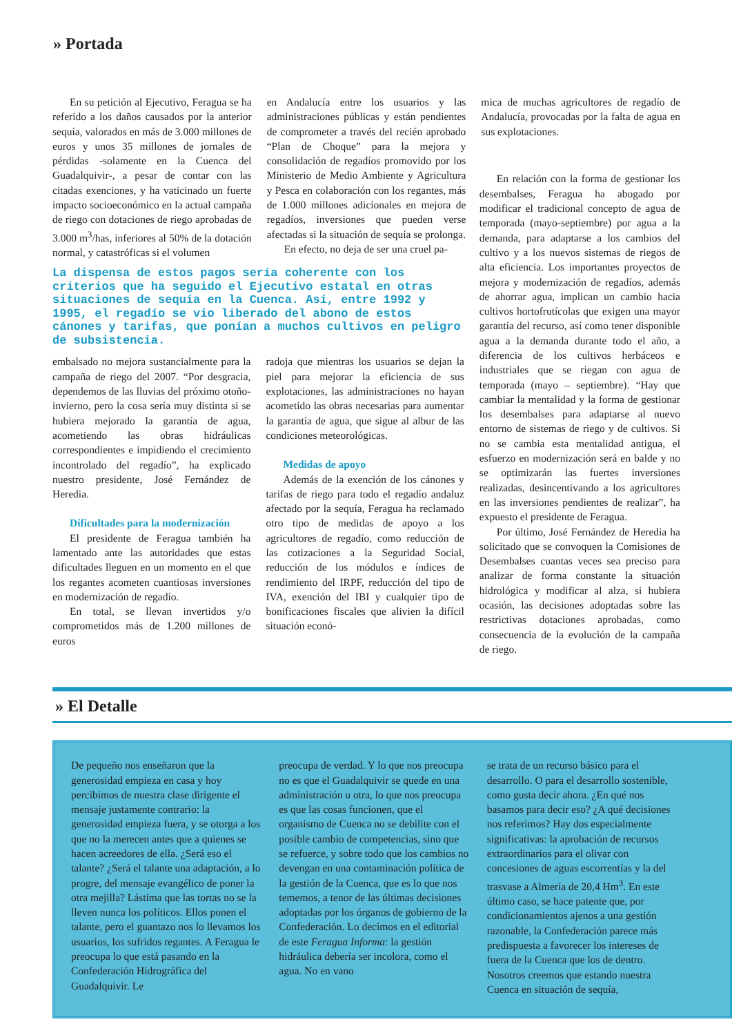» Portada
En su petición al Ejecutivo, Feragua se ha referido a los daños causados por la anterior sequía, valorados en más de 3.000 millones de euros y unos 35 millones de jornales de pérdidas -solamente en la Cuenca del Guadalquivir-, a pesar de contar con las citadas exenciones, y ha vaticinado un fuerte impacto socioeconómico en la actual campaña de riego con dotaciones de riego aprobadas de 3.000 m<sup>3</sup>/has, inferiores al 50% de la dotación normal, y catastróficas si el volumen
en Andalucía entre los usuarios y las administraciones públicas y están pendientes de comprometer a través del recién aprobado “Plan de Choque” para la mejora y consolidación de regadíos promovido por los Ministerio de Medio Ambiente y Agricultura y Pesca en colaboración con los regantes, más de 1.000 millones adicionales en mejora de regadíos, inversiones que pueden verse afectadas si la situación de sequía se prolonga.
En efecto, no deja de ser una cruel pa-
mica de muchas agricultores de regadío de Andalucía, provocadas por la falta de agua en sus explotaciones.
La dispensa de estos pagos sería coherente con los criterios que ha seguido el Ejecutivo estatal en otras situaciones de sequía en la Cuenca. Así, entre 1992 y 1995, el regadío se vio liberado del abono de estos cánones y tarifas, que ponían a muchos cultivos en peligro de subsistencia.
embalsado no mejora sustancialmente para la campaña de riego del 2007. “Por desgracia, dependemos de las lluvias del próximo otoño-invierno, pero la cosa sería muy distinta si se hubiera mejorado la garantía de agua, acometiendo las obras hidráulicas correspondientes e impidiendo el crecimiento incontrolado del regadío”, ha explicado nuestro presidente, José Fernández de Heredia.
Dificultades para la modernización
El presidente de Feragua también ha lamentado ante las autoridades que estas dificultades lleguen en un momento en el que los regantes acometen cuantiosas inversiones en modernización de regadío.
En total, se llevan invertidos y/o comprometidos más de 1.200 millones de euros
radoja que mientras los usuarios se dejan la piel para mejorar la eficiencia de sus explotaciones, las administraciones no hayan acometido las obras necesarias para aumentar la garantía de agua, que sigue al albur de las condiciones meteorológicas.
Medidas de apoyo
Además de la exención de los cánones y tarifas de riego para todo el regadío andaluz afectado por la sequía, Feragua ha reclamado otro tipo de medidas de apoyo a los agricultores de regadío, como reducción de las cotizaciones a la Seguridad Social, reducción de los módulos e índices de rendimiento del IRPF, reducción del tipo de IVA, exención del IBI y cualquier tipo de bonificaciones fiscales que alivien la difícil situación econó-
En relación con la forma de gestionar los desembalses, Feragua ha abogado por modificar el tradicional concepto de agua de temporada (mayo-septiembre) por agua a la demanda, para adaptarse a los cambios del cultivo y a los nuevos sistemas de riegos de alta eficiencia. Los importantes proyectos de mejora y modernización de regadíos, además de ahorrar agua, implican un cambio hacia cultivos hortofrutícolas que exigen una mayor garantía del recurso, así como tener disponible agua a la demanda durante todo el año, a diferencia de los cultivos herbáceos e industriales que se riegan con agua de temporada (mayo – septiembre). “Hay que cambiar la mentalidad y la forma de gestionar los desembalses para adaptarse al nuevo entorno de sistemas de riego y de cultivos. Si no se cambia esta mentalidad antigua, el esfuerzo en modernización será en balde y no se optimizarán las fuertes inversiones realizadas, desincentivando a los agricultores en las inversiones pendientes de realizar”, ha expuesto el presidente de Feragua.
Por último, José Fernández de Heredia ha solicitado que se convoquen la Comisiones de Desembalses cuantas veces sea preciso para analizar de forma constante la situación hidrológica y modificar al alza, si hubiera ocasión, las decisiones adoptadas sobre las restrictivas dotaciones aprobadas, como consecuencia de la evolución de la campaña de riego.
» El Detalle
De pequeño nos enseñaron que la generosidad empieza en casa y hoy percibimos de nuestra clase dirigente el mensaje justamente contrario: la generosidad empieza fuera, y se otorga a los que no la merecen antes que a quienes se hacen acreedores de ella. ¿Será eso el talante? ¿Será el talante una adaptación, a lo progre, del mensaje evangélico de poner la otra mejilla? Lástima que las tortas no se la lleven nunca los políticos. Ellos ponen el talante, pero el guantazo nos lo llevamos los usuarios, los sufridos regantes. A Feragua le preocupa lo que está pasando en la Confederación Hidrográfica del Guadalquivir. Le
preocupa de verdad. Y lo que nos preocupa no es que el Guadalquivir se quede en una administración u otra, lo que nos preocupa es que las cosas funcionen, que el organismo de Cuenca no se debilite con el posible cambio de competencias, sino que se refuerce, y sobre todo que los cambios no devengan en una contaminación política de la gestión de la Cuenca, que es lo que nos tememos, a tenor de las últimas decisiones adoptadas por los órganos de gobierno de la Confederación. Lo decimos en el editorial de este Feragua Informa: la gestión hidráulica debería ser incolora, como el agua. No en vano
se trata de un recurso básico para el desarrollo. O para el desarrollo sostenible, como gusta decir ahora. ¿En qué nos basamos para decir eso? ¿A qué decisiones nos referimos? Hay dos especialmente significativas: la aprobación de recursos extraordinarios para el olivar con concesiones de aguas escorrentías y la del trasvase a Almería de 20,4 Hm<sup>3</sup>. En este último caso, se hace patente que, por condicionamientos ajenos a una gestión razonable, la Confederación parece más predispuesta a favorecer los intereses de fuera de la Cuenca que los de dentro. Nosotros creemos que estando nuestra Cuenca en situación de sequía,